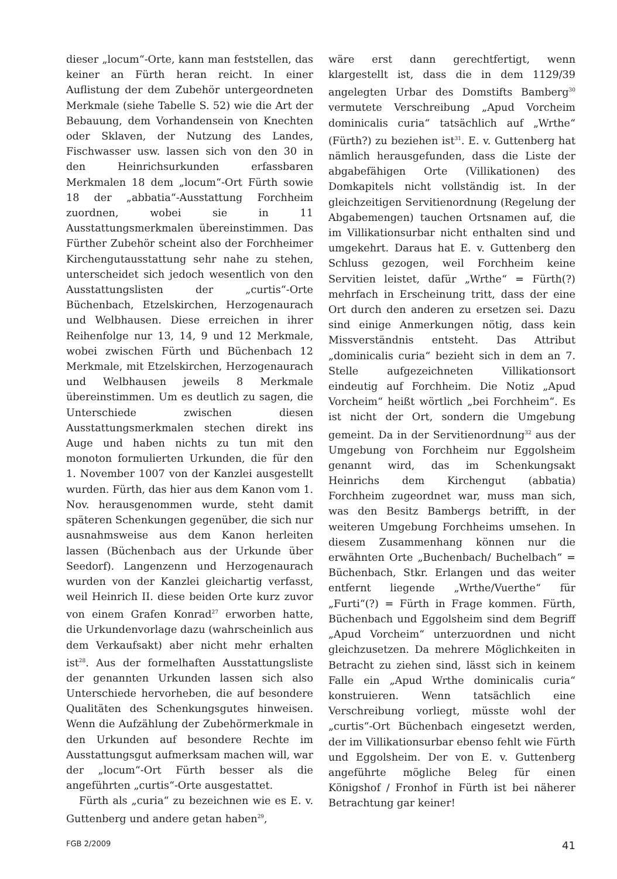dieser „locum“-Orte, kann man feststellen, das keiner an Fürth heran reicht. In einer Auflistung der dem Zubehör untergeordneten Merkmale (siehe Tabelle S. 52) wie die Art der Bebauung, dem Vorhandensein von Knechten oder Sklaven, der Nutzung des Landes, Fischwasser usw. lassen sich von den 30 in den Heinrichsurkunden erfassbaren Merkmalen 18 dem „locum“-Ort Fürth sowie 18 der „abbatia“-Ausstattung Forchheim zuordnen, wobei sie in 11 Ausstattungsmerkmalen übereinstimmen. Das Fürther Zubehör scheint also der Forchheimer Kirchengutausstattung sehr nahe zu stehen, unterscheidet sich jedoch wesentlich von den Ausstattungslisten der „curtis“-Orte Büchenbach, Etzelskirchen, Herzogenaurach und Welbhausen. Diese erreichen in ihrer Reihenfolge nur 13, 14, 9 und 12 Merkmale, wobei zwischen Fürth und Büchenbach 12 Merkmale, mit Etzelskirchen, Herzogenaurach und Welbhausen jeweils 8 Merkmale übereinstimmen. Um es deutlich zu sagen, die Unterschiede zwischen diesen Ausstattungsmerkmalen stechen direkt ins Auge und haben nichts zu tun mit den monoton formulierten Urkunden, die für den 1. November 1007 von der Kanzlei ausgestellt wurden. Fürth, das hier aus dem Kanon vom 1. Nov. herausgenommen wurde, steht damit späteren Schenkungen gegenüber, die sich nur ausnahmsweise aus dem Kanon herleiten lassen (Büchenbach aus der Urkunde über Seedorf). Langenzenn und Herzogenaurach wurden von der Kanzlei gleichartig verfasst, weil Heinrich II. diese beiden Orte kurz zuvor von einem Grafen Konrad<sup>27</sup> erworben hatte, die Urkundenvorlage dazu (wahrscheinlich aus dem Verkaufsakt) aber nicht mehr erhalten ist<sup>28</sup>. Aus der formelhaften Ausstattungsliste der genannten Urkunden lassen sich also Unterschiede hervorheben, die auf besondere Qualitäten des Schenkungsgutes hinweisen. Wenn die Aufzählung der Zubehörmerkmale in den Urkunden auf besondere Rechte im Ausstattungsgut aufmerksam machen will, war der „locum“-Ort Fürth besser als die angeführten „curtis“-Orte ausgestattet.
Fürth als „curia“ zu bezeichnen wie es E. v. Guttenberg und andere getan haben<sup>29</sup>,
wäre erst dann gerechtfertigt, wenn klargestellt ist, dass die in dem 1129/39 angelegten Urbar des Domstifts Bamberg<sup>30</sup> vermutete Verschreibung „Apud Vorcheim dominicalis curia“ tatsächlich auf „Wrthe“ (Fürth?) zu beziehen ist<sup>31</sup>. E. v. Guttenberg hat nämlich herausgefunden, dass die Liste der abgabefähigen Orte (Villikationen) des Domkapitels nicht vollständig ist. In der gleichzeitigen Servitienordnung (Regelung der Abgabemengen) tauchen Ortsnamen auf, die im Villikationsurbar nicht enthalten sind und umgekehrt. Daraus hat E. v. Guttenberg den Schluss gezogen, weil Forchheim keine Servitien leistet, dafür „Wrthe“ = Fürth(?) mehrfach in Erscheinung tritt, dass der eine Ort durch den anderen zu ersetzen sei. Dazu sind einige Anmerkungen nötig, dass kein Missverständnis entsteht. Das Attribut „dominicalis curia“ bezieht sich in dem an 7. Stelle aufgezeichneten Villikationsort eindeutig auf Forchheim. Die Notiz „Apud Vorcheim“ heißt wörtlich „bei Forchheim“. Es ist nicht der Ort, sondern die Umgebung gemeint. Da in der Servitienordnung<sup>32</sup> aus der Umgebung von Forchheim nur Eggolsheim genannt wird, das im Schenkungsakt Heinrichs dem Kirchengut (abbatia) Forchheim zugeordnet war, muss man sich, was den Besitz Bambergs betrifft, in der weiteren Umgebung Forchheims umsehen. In diesem Zusammenhang können nur die erwähnten Orte „Buchenbach/ Buchelbach“ = Büchenbach, Stkr. Erlangen und das weiter entfernt liegende „Wrthe/Vuerthe“ für „Furti“(?) = Fürth in Frage kommen. Fürth, Büchenbach und Eggolsheim sind dem Begriff „Apud Vorcheim“ unterzuordnen und nicht gleichzusetzen. Da mehrere Möglichkeiten in Betracht zu ziehen sind, lässt sich in keinem Falle ein „Apud Wrthe dominicalis curia“ konstruieren. Wenn tatsächlich eine Verschreibung vorliegt, müsste wohl der „curtis“-Ort Büchenbach eingesetzt werden, der im Villikationsurbar ebenso fehlt wie Fürth und Eggolsheim. Der von E. v. Guttenberg angeführte mögliche Beleg für einen Königshof / Fronhof in Fürth ist bei näherer Betrachtung gar keiner!
FGB 2/2009 41